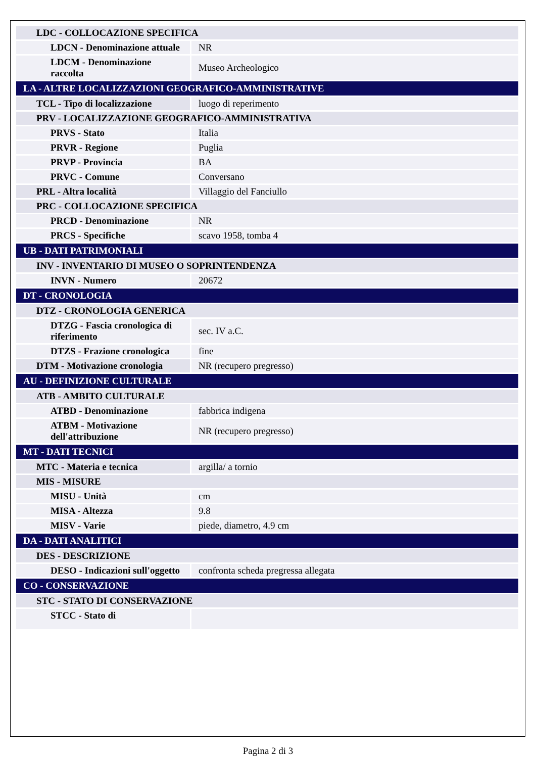| LDC - COLLOCAZIONE SPECIFICA | |
| LDCN - Denominazione attuale | NR |
| LDCM - Denominazione raccolta | Museo Archeologico |
| LA - ALTRE LOCALIZZAZIONI GEOGRAFICO-AMMINISTRATIVE | |
| TCL - Tipo di localizzazione | luogo di reperimento |
| PRV - LOCALIZZAZIONE GEOGRAFICO-AMMINISTRATIVA | |
| PRVS - Stato | Italia |
| PRVR - Regione | Puglia |
| PRVP - Provincia | BA |
| PRVC - Comune | Conversano |
| PRL - Altra località | Villaggio del Fanciullo |
| PRC - COLLOCAZIONE SPECIFICA | |
| PRCD - Denominazione | NR |
| PRCS - Specifiche | scavo 1958, tomba 4 |
| UB - DATI PATRIMONIALI | |
| INV - INVENTARIO DI MUSEO O SOPRINTENDENZA | |
| INVN - Numero | 20672 |
| DT - CRONOLOGIA | |
| DTZ - CRONOLOGIA GENERICA | |
| DTZG - Fascia cronologica di riferimento | sec. IV a.C. |
| DTZS - Frazione cronologica | fine |
| DTM - Motivazione cronologia | NR (recupero pregresso) |
| AU - DEFINIZIONE CULTURALE | |
| ATB - AMBITO CULTURALE | |
| ATBD - Denominazione | fabbrica indigena |
| ATBM - Motivazione dell'attribuzione | NR (recupero pregresso) |
| MT - DATI TECNICI | |
| MTC - Materia e tecnica | argilla/ a tornio |
| MIS - MISURE | |
| MISU - Unità | cm |
| MISA - Altezza | 9.8 |
| MISV - Varie | piede, diametro, 4.9 cm |
| DA - DATI ANALITICI | |
| DES - DESCRIZIONE | |
| DESO - Indicazioni sull'oggetto | confronta scheda pregressa allegata |
| CO - CONSERVAZIONE | |
| STC - STATO DI CONSERVAZIONE | |
| STCC - Stato di | |
Pagina 2 di 3